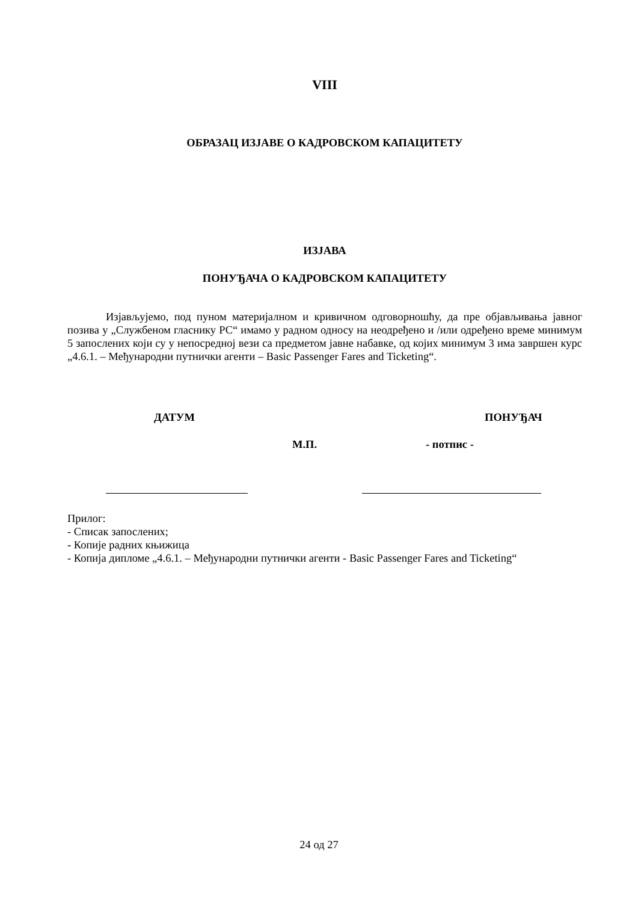VIII
ОБРАЗАЦ ИЗЈАВЕ О КАДРОВСКОМ КАПАЦИТЕТУ
ИЗЈАВА
ПОНУЂАЧА О КАДРОВСКОМ КАПАЦИТЕТУ
Изјављујемо, под пуном материјалном и кривичном одговорношћу, да пре објављивања јавног позива у „Службеном гласнику РС“ имамо у радном односу на неодређено и /или одређено време минимум 5 запослених који су у непосредној вези са предметом јавне набавке, од којих минимум 3 има завршен курс „4.6.1. – Међународни путнички агенти – Basic Passenger Fares and Ticketing“.
ДАТУМ ПОНУЂАЧ
М.П. - потпис -
Прилог:
- Списак запослених;
- Копије радних књижица
- Копија дипломе „4.6.1. – Међународни путнички агенти - Basic Passenger Fares and Ticketing“
24 од 27